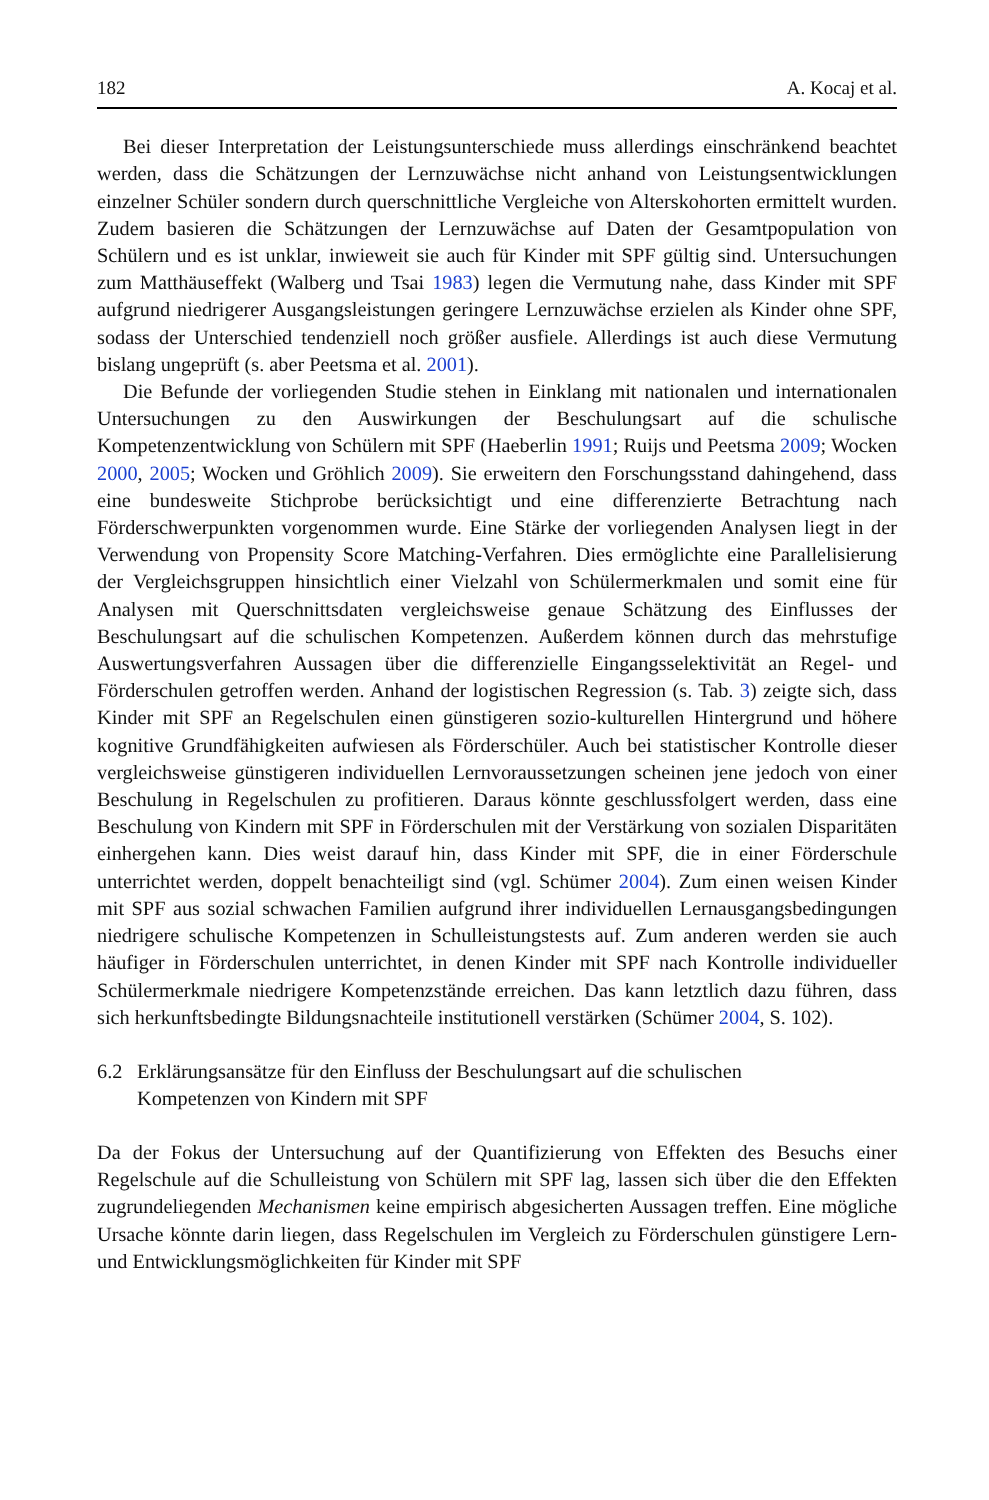182 A. Kocaj et al.
Bei dieser Interpretation der Leistungsunterschiede muss allerdings einschränkend beachtet werden, dass die Schätzungen der Lernzuwächse nicht anhand von Leistungsentwicklungen einzelner Schüler sondern durch querschnittliche Vergleiche von Alterskohorten ermittelt wurden. Zudem basieren die Schätzungen der Lernzuwächse auf Daten der Gesamtpopulation von Schülern und es ist unklar, inwieweit sie auch für Kinder mit SPF gültig sind. Untersuchungen zum Matthäuseffekt (Walberg und Tsai 1983) legen die Vermutung nahe, dass Kinder mit SPF aufgrund niedrigerer Ausgangsleistungen geringere Lernzuwächse erzielen als Kinder ohne SPF, sodass der Unterschied tendenziell noch größer ausfiele. Allerdings ist auch diese Vermutung bislang ungeprüft (s. aber Peetsma et al. 2001).
Die Befunde der vorliegenden Studie stehen in Einklang mit nationalen und internationalen Untersuchungen zu den Auswirkungen der Beschulungsart auf die schulische Kompetenzentwicklung von Schülern mit SPF (Haeberlin 1991; Ruijs und Peetsma 2009; Wocken 2000, 2005; Wocken und Gröhlich 2009). Sie erweitern den Forschungsstand dahingehend, dass eine bundesweite Stichprobe berücksichtigt und eine differenzierte Betrachtung nach Förderschwerpunkten vorgenommen wurde. Eine Stärke der vorliegenden Analysen liegt in der Verwendung von Propensity Score Matching-Verfahren. Dies ermöglichte eine Parallelisierung der Vergleichsgruppen hinsichtlich einer Vielzahl von Schülermerkmalen und somit eine für Analysen mit Querschnittsdaten vergleichsweise genaue Schätzung des Einflusses der Beschulungsart auf die schulischen Kompetenzen. Außerdem können durch das mehrstufige Auswertungsverfahren Aussagen über die differenzielle Eingangsselektivität an Regel- und Förderschulen getroffen werden. Anhand der logistischen Regression (s. Tab. 3) zeigte sich, dass Kinder mit SPF an Regelschulen einen günstigeren sozio-kulturellen Hintergrund und höhere kognitive Grundfähigkeiten aufwiesen als Förderschüler. Auch bei statistischer Kontrolle dieser vergleichsweise günstigeren individuellen Lernvoraussetzungen scheinen jene jedoch von einer Beschulung in Regelschulen zu profitieren. Daraus könnte geschlussfolgert werden, dass eine Beschulung von Kindern mit SPF in Förderschulen mit der Verstärkung von sozialen Disparitäten einhergehen kann. Dies weist darauf hin, dass Kinder mit SPF, die in einer Förderschule unterrichtet werden, doppelt benachteiligt sind (vgl. Schümer 2004). Zum einen weisen Kinder mit SPF aus sozial schwachen Familien aufgrund ihrer individuellen Lernausgangsbedingungen niedrigere schulische Kompetenzen in Schulleistungstests auf. Zum anderen werden sie auch häufiger in Förderschulen unterrichtet, in denen Kinder mit SPF nach Kontrolle individueller Schülermerkmale niedrigere Kompetenzstände erreichen. Das kann letztlich dazu führen, dass sich herkunftsbedingte Bildungsnachteile institutionell verstärken (Schümer 2004, S. 102).
6.2 Erklärungsansätze für den Einfluss der Beschulungsart auf die schulischen
Kompetenzen von Kindern mit SPF
Da der Fokus der Untersuchung auf der Quantifizierung von Effekten des Besuchs einer Regelschule auf die Schulleistung von Schülern mit SPF lag, lassen sich über die den Effekten zugrundeliegenden Mechanismen keine empirisch abgesicherten Aussagen treffen. Eine mögliche Ursache könnte darin liegen, dass Regelschulen im Vergleich zu Förderschulen günstigere Lern- und Entwicklungsmöglichkeiten für Kinder mit SPF